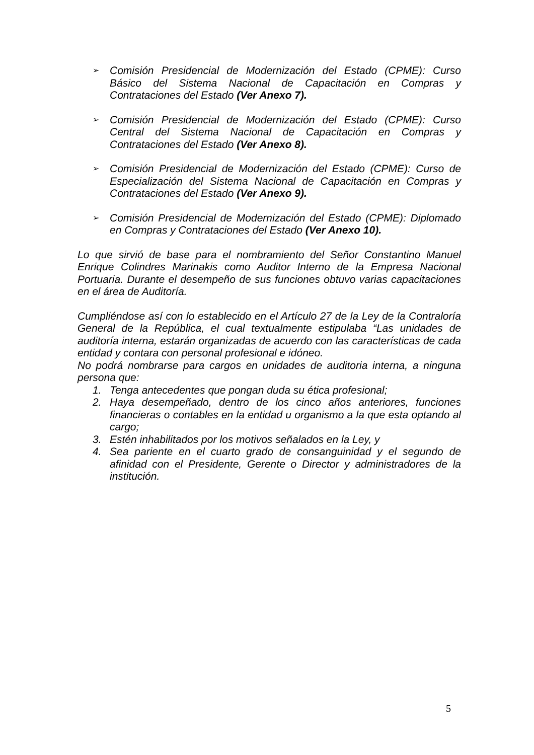➢
Comisión Presidencial de Modernización del Estado (CPME): Curso Básico del Sistema Nacional de Capacitación en Compras y Contrataciones del Estado (Ver Anexo 7).
➢
Comisión Presidencial de Modernización del Estado (CPME): Curso Central del Sistema Nacional de Capacitación en Compras y Contrataciones del Estado (Ver Anexo 8).
➢
Comisión Presidencial de Modernización del Estado (CPME): Curso de Especialización del Sistema Nacional de Capacitación en Compras y Contrataciones del Estado (Ver Anexo 9).
➢
Comisión Presidencial de Modernización del Estado (CPME): Diplomado en Compras y Contrataciones del Estado (Ver Anexo 10).
Lo que sirvió de base para el nombramiento del Señor Constantino Manuel Enrique Colindres Marinakis como Auditor Interno de la Empresa Nacional Portuaria. Durante el desempeño de sus funciones obtuvo varias capacitaciones en el área de Auditoría.
Cumpliéndose así con lo establecido en el Artículo 27 de la Ley de la Contraloría General de la República, el cual textualmente estipulaba “Las unidades de auditoría interna, estarán organizadas de acuerdo con las características de cada entidad y contara con personal profesional e idóneo.
No podrá nombrarse para cargos en unidades de auditoria interna, a ninguna persona que:
1. Tenga antecedentes que pongan duda su ética profesional;
2. Haya desempeñado, dentro de los cinco años anteriores, funciones financieras o contables en la entidad u organismo a la que esta optando al cargo;
3. Estén inhabilitados por los motivos señalados en la Ley, y
4. Sea pariente en el cuarto grado de consanguinidad y el segundo de afinidad con el Presidente, Gerente o Director y administradores de la institución.
5